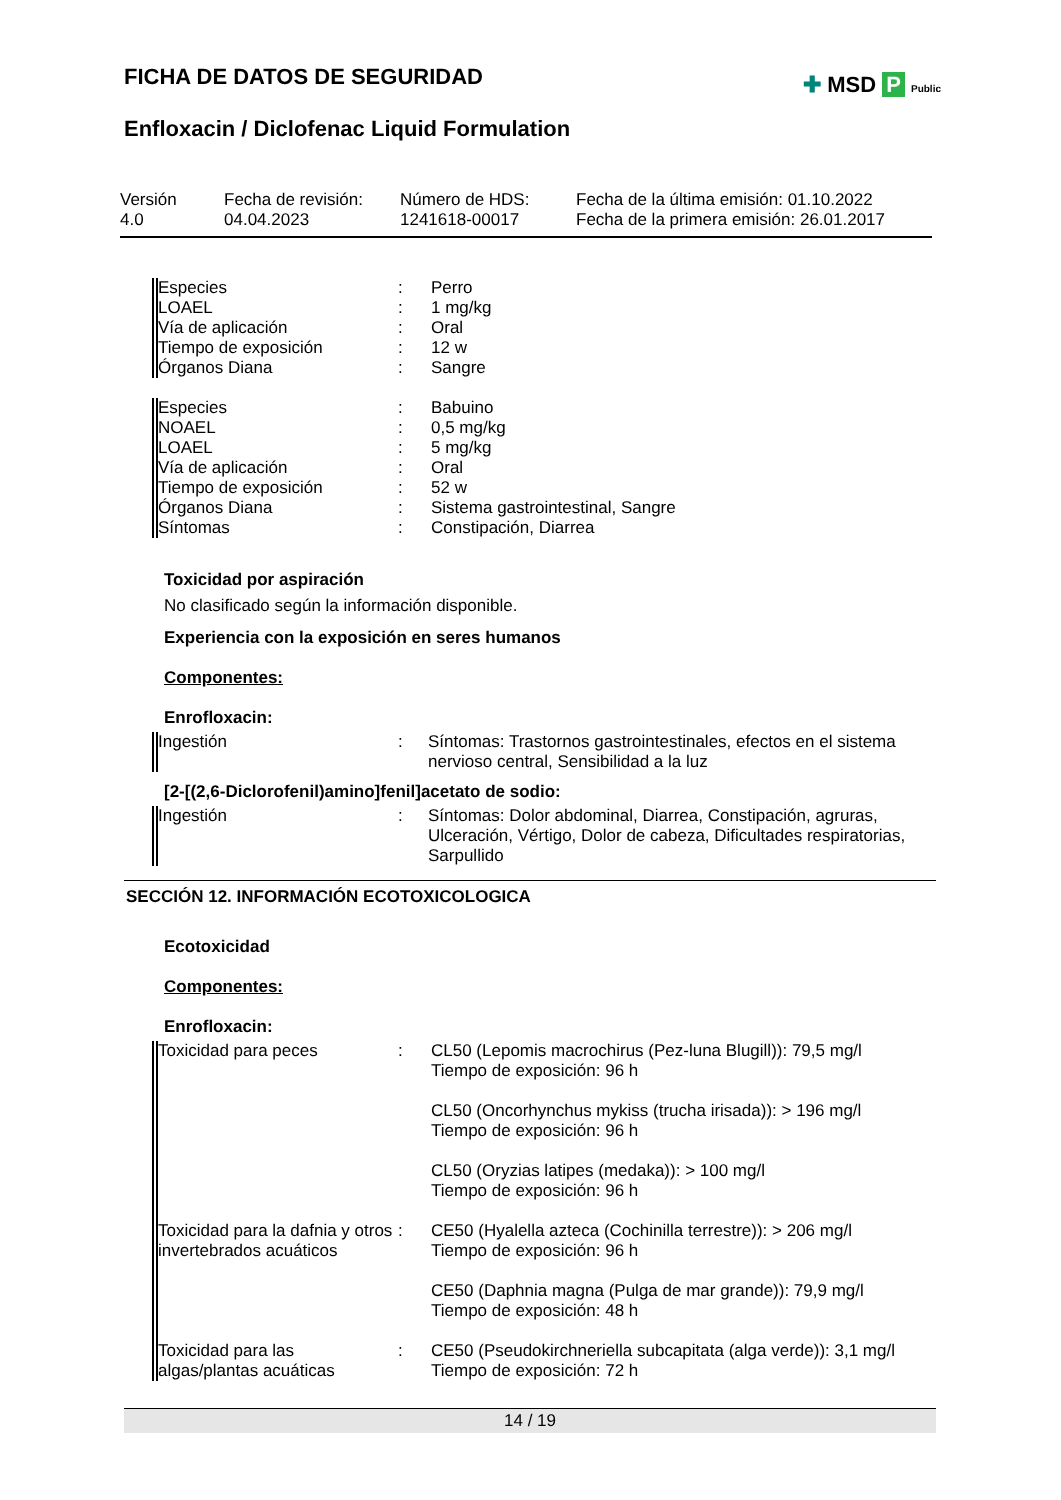FICHA DE DATOS DE SEGURIDAD
Enfloxacin / Diclofenac Liquid Formulation
✚ MSD P Public
| Versión 4.0 | Fecha de revisión: 04.04.2023 | Número de HDS: 1241618-00017 | Fecha de la última emisión: 01.10.2022 Fecha de la primera emisión: 26.01.2017 |
| Especies | : | Perro |
| LOAEL | : | 1 mg/kg |
| Vía de aplicación | : | Oral |
| Tiempo de exposición | : | 12 w |
| Órganos Diana | : | Sangre |
| Especies | : | Babuino |
| NOAEL | : | 0,5 mg/kg |
| LOAEL | : | 5 mg/kg |
| Vía de aplicación | : | Oral |
| Tiempo de exposición | : | 52 w |
| Órganos Diana | : | Sistema gastrointestinal, Sangre |
| Síntomas | : | Constipación, Diarrea |
Toxicidad por aspiración
No clasificado según la información disponible.
Experiencia con la exposición en seres humanos
Componentes:
Enrofloxacin:
| Ingestión | : | Síntomas: Trastornos gastrointestinales, efectos en el sistema nervioso central, Sensibilidad a la luz |
[2-[(2,6-Diclorofenil)amino]fenil]acetato de sodio:
| Ingestión | : | Síntomas: Dolor abdominal, Diarrea, Constipación, agruras, Ulceración, Vértigo, Dolor de cabeza, Dificultades respiratorias, Sarpullido |
SECCIÓN 12. INFORMACIÓN ECOTOXICOLOGICA
Ecotoxicidad
Componentes:
Enrofloxacin:
| Toxicidad para peces | : | CL50 (Lepomis macrochirus (Pez-luna Blugill)): 79,5 mg/l Tiempo de exposición: 96 h CL50 (Oncorhynchus mykiss (trucha irisada)): > 196 mg/l Tiempo de exposición: 96 h CL50 (Oryzias latipes (medaka)): > 100 mg/l Tiempo de exposición: 96 h |
| Toxicidad para la dafnia y otros invertebrados acuáticos | : | CE50 (Hyalella azteca (Cochinilla terrestre)): > 206 mg/l Tiempo de exposición: 96 h CE50 (Daphnia magna (Pulga de mar grande)): 79,9 mg/l Tiempo de exposición: 48 h |
| Toxicidad para las algas/plantas acuáticas | : | CE50 (Pseudokirchneriella subcapitata (alga verde)): 3,1 mg/l Tiempo de exposición: 72 h |
14 / 19